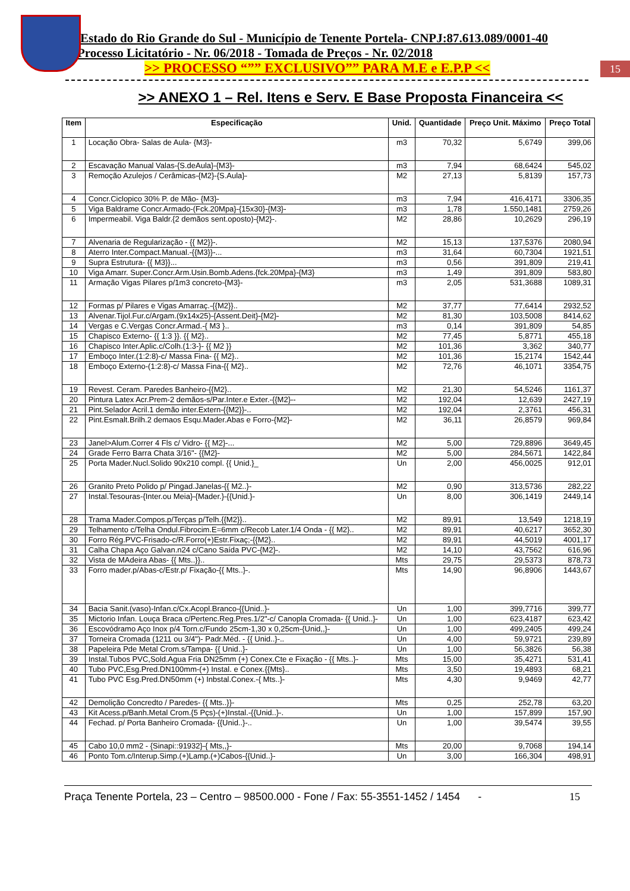15
Estado do Rio Grande do Sul - Município de Tenente Portela- CNPJ:87.613.089/0001-40
Processo Licitatório - Nr. 06/2018 - Tomada de Preços - Nr. 02/2018
>> PROCESSO “”” EXCLUSIVO”” PARA M.E e E.P.P <<
>> ANEXO 1 – Rel. Itens e Serv. E Base Proposta Financeira <<
| Item | Especificação | Unid. | Quantidade | Preço Unit. Máximo | Preço Total |
| --- | --- | --- | --- | --- | --- |
| 1 | Locação Obra- Salas de Aula- {M3}- | m3 | 70,32 | 5,6749 | 399,06 |
| 2 | Escavação Manual Valas-{S.deAula}-{M3}- | m3 | 7,94 | 68,6424 | 545,02 |
| 3 | Remoção Azulejos / Cerâmicas-{M2}-{S.Aula}- | M2 | 27,13 | 5,8139 | 157,73 |
| 4 | Concr.Ciclopico 30% P. de Mão- {M3}- | m3 | 7,94 | 416,4171 | 3306,35 |
| 5 | Viga Baldrame Concr.Armado-(Fck.20Mpa}-{15x30}-{M3}- | m3 | 1,78 | 1.550,1481 | 2759,26 |
| 6 | Impermeabil. Viga Baldr.{2 demãos sent.oposto)-{M2}-. | M2 | 28,86 | 10,2629 | 296,19 |
| 7 | Alvenaria de Regularização - {{ M2}}-. | M2 | 15,13 | 137,5376 | 2080,94 |
| 8 | Aterro Inter.Compact.Manual.-{{M3}}-... | m3 | 31,64 | 60,7304 | 1921,51 |
| 9 | Supra Estrutura- {{ M3}}... | m3 | 0,56 | 391,809 | 219,41 |
| 10 | Viga Amarr. Super.Concr.Arm.Usin.Bomb.Adens.{fck.20Mpa}-{M3} | m3 | 1,49 | 391,809 | 583,80 |
| 11 | Armação Vigas Pilares p/1m3 concreto-{M3}- | m3 | 2,05 | 531,3688 | 1089,31 |
| 12 | Formas p/ Pilares e Vigas Amarraç.-{{M2}}.. | M2 | 37,77 | 77,6414 | 2932,52 |
| 13 | Alvenar.Tijol.Fur.c/Argam.(9x14x25)-{Assent.Deit}-{M2}- | M2 | 81,30 | 103,5008 | 8414,62 |
| 14 | Vergas e C.Vergas Concr.Armad.-{ M3 }.. | m3 | 0,14 | 391,809 | 54,85 |
| 15 | Chapisco Externo- {{ 1:3 }}. {{ M2}.. | M2 | 77,45 | 5,8771 | 455,18 |
| 16 | Chapisco Inter.Aplic.c/Colh.(1:3-}- {{ M2 }} | M2 | 101,36 | 3,362 | 340,77 |
| 17 | Emboço Inter.(1:2:8)-c/ Massa Fina- {{ M2}.. | M2 | 101,36 | 15,2174 | 1542,44 |
| 18 | Emboço Externo-(1:2:8)-c/ Massa Fina-{{ M2}.. | M2 | 72,76 | 46,1071 | 3354,75 |
| 19 | Revest. Ceram. Paredes Banheiro-{{M2}.. | M2 | 21,30 | 54,5246 | 1161,37 |
| 20 | Pintura Latex Acr.Prem-2 demãos-s/Par.Inter.e Exter.-{{M2}-- | M2 | 192,04 | 12,639 | 2427,19 |
| 21 | Pint.Selador Acril.1 demão inter.Extern-{{M2}}-.. | M2 | 192,04 | 2,3761 | 456,31 |
| 22 | Pint.Esmalt.Brilh.2 demaos Esqu.Mader.Abas e Forro-{M2}- | M2 | 36,11 | 26,8579 | 969,84 |
| 23 | Janel>Alum.Correr 4 Fls c/ Vidro- {{ M2}-... | M2 | 5,00 | 729,8896 | 3649,45 |
| 24 | Grade Ferro Barra Chata 3/16"- {{M2}- | M2 | 5,00 | 284,5671 | 1422,84 |
| 25 | Porta Mader.Nucl.Solido 90x210 compl. {{ Unid.}_ | Un | 2,00 | 456,0025 | 912,01 |
| 26 | Granito Preto Polido p/ Pingad.Janelas-{{ M2..}- | M2 | 0,90 | 313,5736 | 282,22 |
| 27 | Instal.Tesouras-{Inter.ou Meia}-{Mader.}-{{Unid.}- | Un | 8,00 | 306,1419 | 2449,14 |
| 28 | Trama Mader.Compos.p/Terças p/Telh.{{M2}}.. | M2 | 89,91 | 13,549 | 1218,19 |
| 29 | Telhamento c/Telha Ondul.Fibrocim.E=6mm c/Recob Later.1/4 Onda - {{ M2}.. | M2 | 89,91 | 40,6217 | 3652,30 |
| 30 | Forro Rég.PVC-Frisado-c/R.Forro(+)Estr.Fixaç;-{{M2}.. | M2 | 89,91 | 44,5019 | 4001,17 |
| 31 | Calha Chapa Aço Galvan.n24 c/Cano Saída PVC-{M2}-. | M2 | 14,10 | 43,7562 | 616,96 |
| 32 | Vista de MAdeira Abas- {{ Mts..}}.. | Mts | 29,75 | 29,5373 | 878,73 |
| 33 | Forro mader.p/Abas-c/Estr.p/ Fixação-{{ Mts..}-. | Mts | 14,90 | 96,8906 | 1443,67 |
| 34 | Bacia Sanit.(vaso)-Infan.c/Cx.Acopl.Branco-{{Unid..}- | Un | 1,00 | 399,7716 | 399,77 |
| 35 | Mictorio Infan. Louça Braca c/Pertenc.Reg.Pres.1/2"-c/ Canopla Cromada- {{ Unid..}- | Un | 1,00 | 623,4187 | 623,42 |
| 36 | Escovódramo Aço Inox p/4 Torn.c/Fundo 25cm-1,30 x 0,25cm-{Unid,,}- | Un | 1,00 | 499,2405 | 499,24 |
| 37 | Torneira Cromada (1211 ou 3/4")- Padr.Méd. - {{ Unid..}-.. | Un | 4,00 | 59,9721 | 239,89 |
| 38 | Papeleira Pde Metal Crom.s/Tampa- {{ Unid..}- | Un | 1,00 | 56,3826 | 56,38 |
| 39 | Instal.Tubos PVC,Sold.Agua Fria DN25mm (+) Conex.Cte e Fixação - {{ Mts..}- | Mts | 15,00 | 35,4271 | 531,41 |
| 40 | Tubo PVC,Esg.Pred.DN100mm-(+) Instal. e Conex.{{Mts}.. | Mts | 3,50 | 19,4893 | 68,21 |
| 41 | Tubo PVC Esg.Pred.DN50mm (+) Inbstal.Conex.-{ Mts..}- | Mts | 4,30 | 9,9469 | 42,77 |
| 42 | Demolição Concredto / Paredes- {{ Mts..}}- | Mts | 0,25 | 252,78 | 63,20 |
| 43 | Kit Acess.p/Banh.Metal Crom.{5 Pçs)-(+)Instal.-{{Unid..}-. | Un | 1,00 | 157,899 | 157,90 |
| 44 | Fechad. p/ Porta Banheiro Cromada- {{Unid..}-.. | Un | 1,00 | 39,5474 | 39,55 |
| 45 | Cabo 10,0 mm2 - {Sinapi::91932}-{ Mts,,}- | Mts | 20,00 | 9,7068 | 194,14 |
| 46 | Ponto Tom.c/Interup.Simp.(+)Lamp.(+)Cabos-{{Unid..}- | Un | 3,00 | 166,304 | 498,91 |
Praça Tenente Portela, 23 – Centro – 98500.000 - Fone / Fax: 55-3551-1452 / 1454 - 15